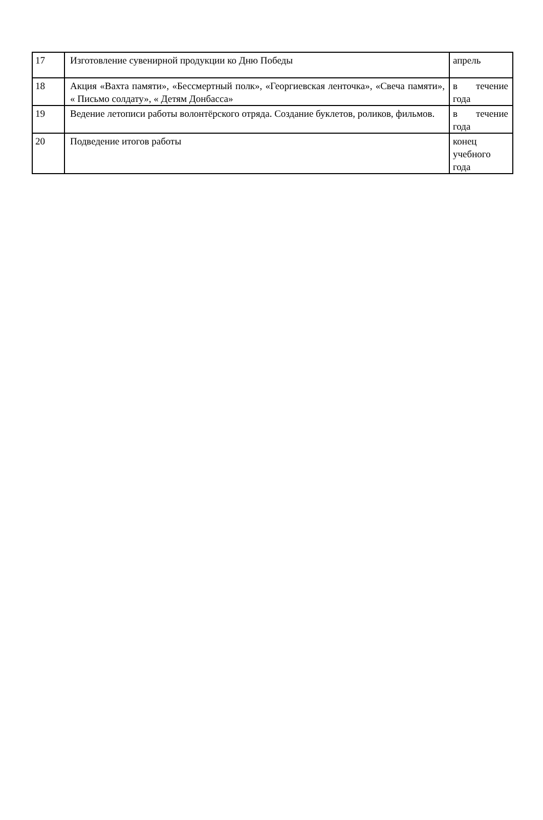| 17 | Изготовление сувенирной продукции ко Дню Победы | апрель |
| 18 | Акция «Вахта памяти», «Бессмертный полк», «Георгиевская ленточка», «Свеча памяти», « Письмо солдату», « Детям Донбасса» | в течение года |
| 19 | Ведение летописи работы волонтёрского отряда. Создание буклетов, роликов, фильмов. | в течение года |
| 20 | Подведение итогов работы | конец учебного года |